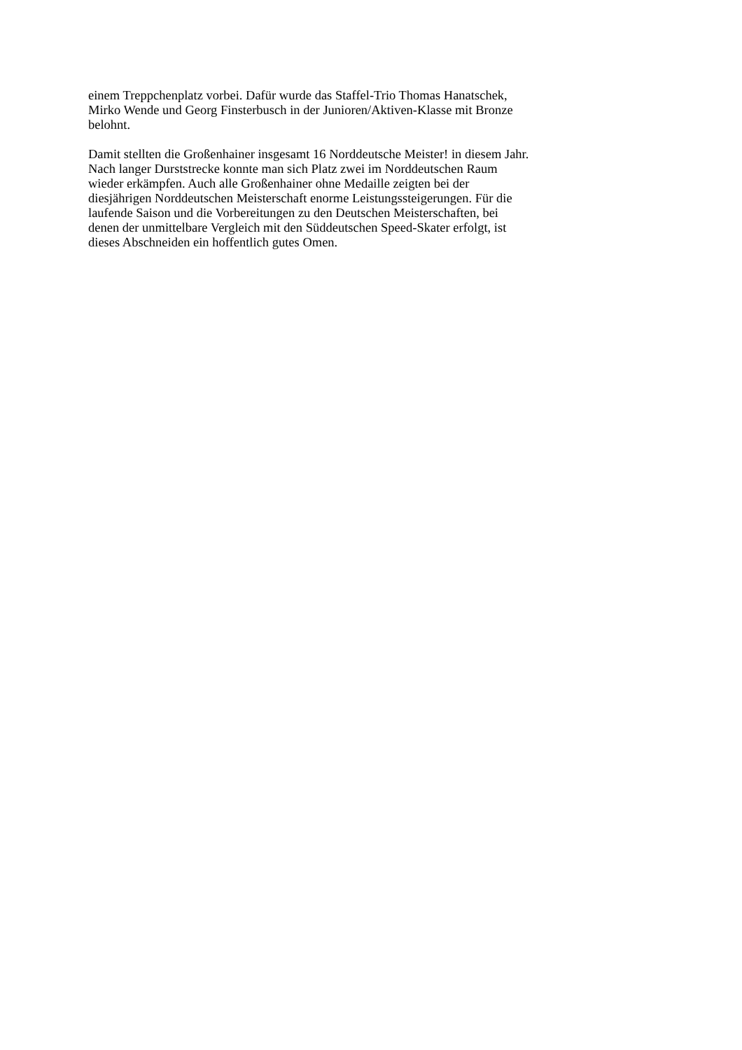einem Treppchenplatz vorbei. Dafür wurde das Staffel-Trio Thomas Hanatschek,
Mirko Wende und Georg Finsterbusch in der Junioren/Aktiven-Klasse mit Bronze
belohnt.
Damit stellten die Großenhainer insgesamt 16 Norddeutsche Meister! in diesem Jahr.
Nach langer Durststrecke konnte man sich Platz zwei im Norddeutschen Raum
wieder erkämpfen. Auch alle Großenhainer ohne Medaille zeigten bei der
diesjährigen Norddeutschen Meisterschaft enorme Leistungssteigerungen. Für die
laufende Saison und die Vorbereitungen zu den Deutschen Meisterschaften, bei
denen der unmittelbare Vergleich mit den Süddeutschen Speed-Skater erfolgt, ist
dieses Abschneiden ein hoffentlich gutes Omen.